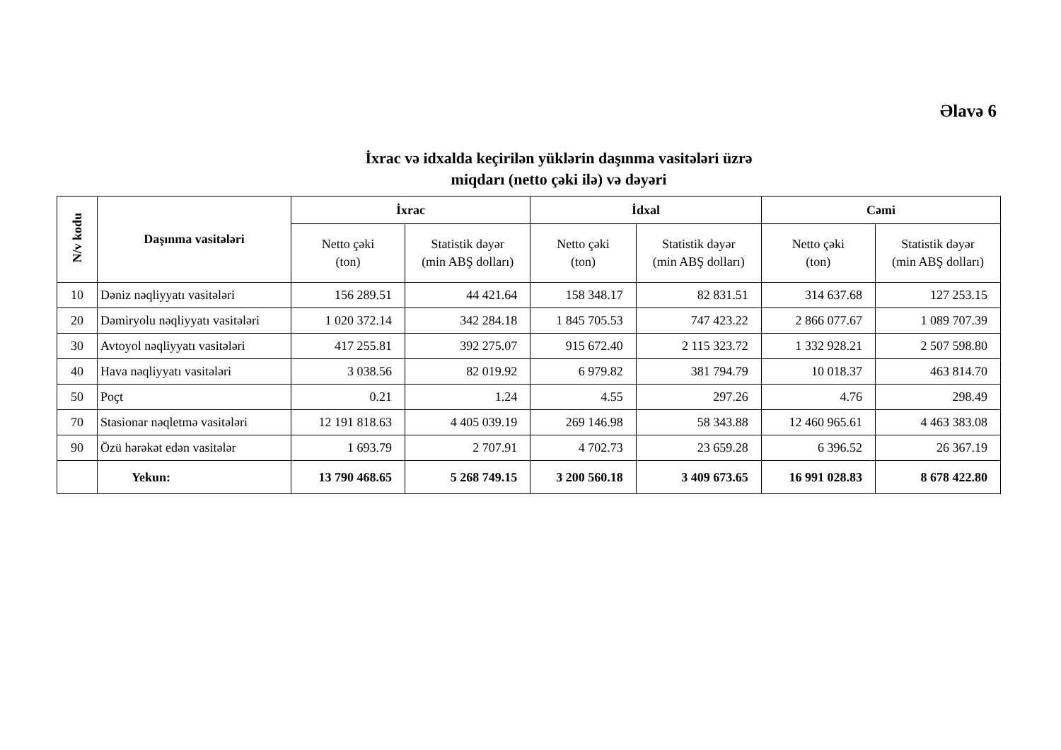Əlavə 6
İxrac və idxalda keçirilən yüklərin daşınma vasitələri üzrə
miqdarı (netto çəki ilə) və dəyəri
| N/v kodu | Daşınma vasitələri | İxrac | | İdxal | | Cəmi | |
| --- | --- | --- | --- | --- | --- | --- | --- |
| | | Netto çəki (ton) | Statistik dəyər (min ABŞ dolları) | Netto çəki (ton) | Statistik dəyər (min ABŞ dolları) | Netto çəki (ton) | Statistik dəyər (min ABŞ dolları) |
| 10 | Dəniz nəqliyyatı vasitələri | 156 289.51 | 44 421.64 | 158 348.17 | 82 831.51 | 314 637.68 | 127 253.15 |
| 20 | Dəmiryolu nəqliyyatı vasitələri | 1 020 372.14 | 342 284.18 | 1 845 705.53 | 747 423.22 | 2 866 077.67 | 1 089 707.39 |
| 30 | Avtoyol nəqliyyatı vasitələri | 417 255.81 | 392 275.07 | 915 672.40 | 2 115 323.72 | 1 332 928.21 | 2 507 598.80 |
| 40 | Hava nəqliyyatı vasitələri | 3 038.56 | 82 019.92 | 6 979.82 | 381 794.79 | 10 018.37 | 463 814.70 |
| 50 | Poçt | 0.21 | 1.24 | 4.55 | 297.26 | 4.76 | 298.49 |
| 70 | Stasionar nəqletmə vasitələri | 12 191 818.63 | 4 405 039.19 | 269 146.98 | 58 343.88 | 12 460 965.61 | 4 463 383.08 |
| 90 | Özü hərəkət edən vasitələr | 1 693.79 | 2 707.91 | 4 702.73 | 23 659.28 | 6 396.52 | 26 367.19 |
| | Yekun: | 13 790 468.65 | 5 268 749.15 | 3 200 560.18 | 3 409 673.65 | 16 991 028.83 | 8 678 422.80 |